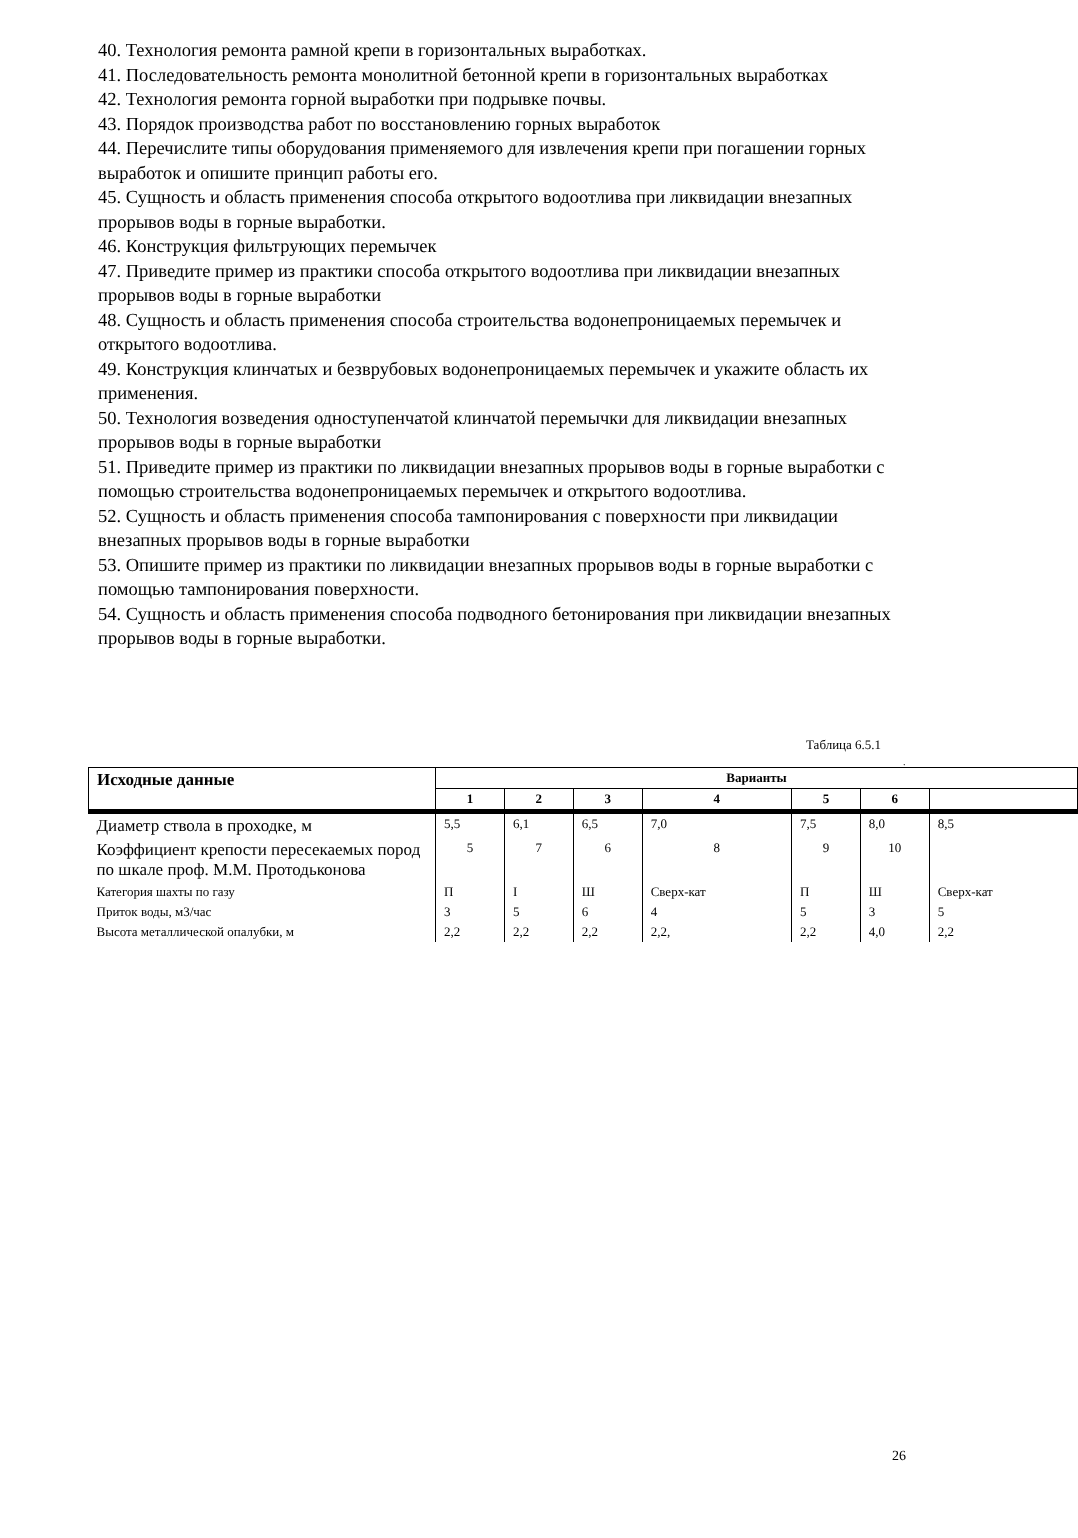40. Технология ремонта рамной крепи в горизонтальных выработках.
41. Последовательность ремонта монолитной бетонной крепи в горизонтальных выработках
42. Технология ремонта горной выработки при подрывке почвы.
43. Порядок производства работ по восстановлению горных выработок
44. Перечислите типы оборудования применяемого для извлечения крепи при погашении горных выработок и опишите принцип работы его.
45. Сущность и область применения способа открытого водоотлива при ликвидации внезапных прорывов воды в горные выработки.
46. Конструкция фильтрующих перемычек
47. Приведите пример из практики способа открытого водоотлива при ликвидации внезапных прорывов воды в горные выработки
48. Сущность и область применения способа строительства водонепроницаемых перемычек и открытого водоотлива.
49. Конструкция клинчатых и безврубовых водонепроницаемых перемычек и укажите область их применения.
50. Технология возведения одноступенчатой клинчатой перемычки для ликвидации внезапных прорывов воды в горные выработки
51. Приведите пример из практики по ликвидации внезапных прорывов воды в горные выработки с помощью строительства водонепроницаемых перемычек и открытого водоотлива.
52. Сущность и область применения способа тампонирования с поверхности при ликвидации внезапных прорывов воды в горные выработки
53. Опишите пример из практики по ликвидации внезапных прорывов воды в горные выработки с помощью тампонирования поверхности.
54. Сущность и область применения способа подводного бетонирования при ликвидации внезапных прорывов воды в горные выработки.
Таблица 6.5.1
.
| Исходные данные | Варианты | | | | | | |
| --- | --- | --- | --- | --- | --- | --- | --- |
| | 1 | 2 | 3 | 4 | 5 | 6 | |
| Диаметр ствола в проходке, м | 5,5 | 6,1 | 6,5 | 7,0 | 7,5 | 8,0 | 8,5 |
| Коэффициент крепости пересекаемых пород по шкале проф. М.М. Протодьконова | 5 | 7 | 6 | 8 | 9 | 10 | |
| Категория шахты по газу | П | I | Ш | Сверх-кат | П | Ш | Сверх-кат |
| Приток воды, м3/час | 3 | 5 | 6 | 4 | 5 | 3 | 5 |
| Высота металлической опалубки, м | 2,2 | 2,2 | 2,2 | 2,2, | 2,2 | 4,0 | 2,2 |
26